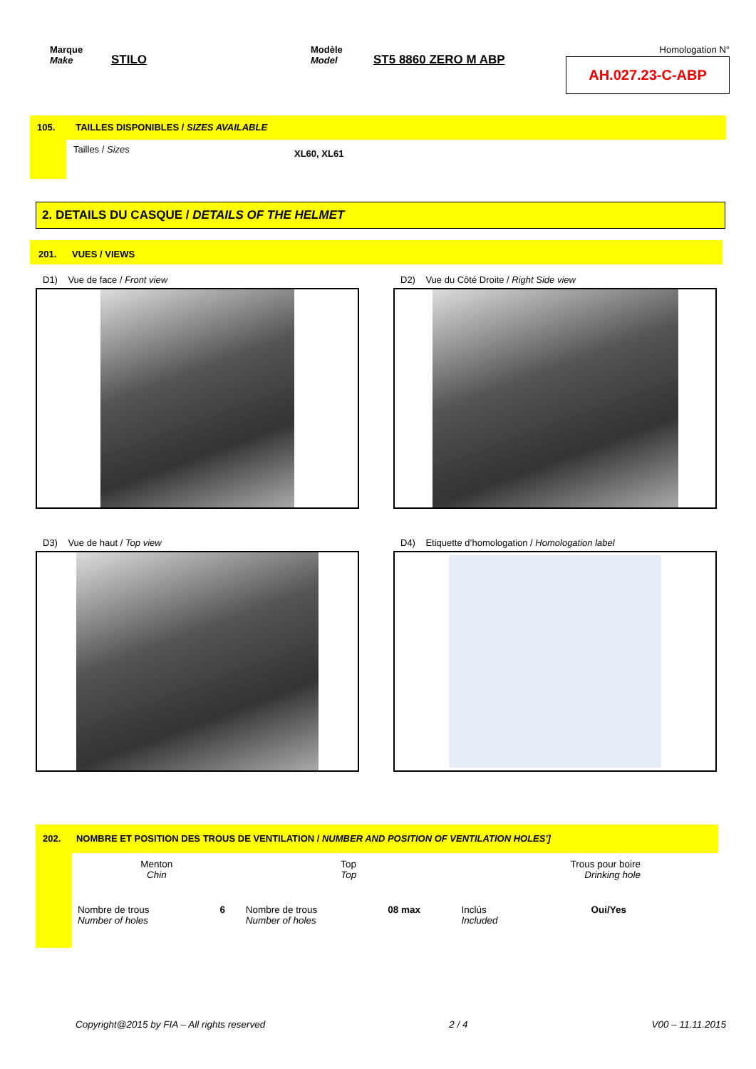Marque
Make
STILO
Modèle
Model
ST5 8860 ZERO M ABP
Homologation N°
AH.027.23-C-ABP
105. TAILLES DISPONIBLES / SIZES AVAILABLE
Tailles / Sizes
XL60, XL61
2. DETAILS DU CASQUE / DETAILS OF THE HELMET
201. VUES / VIEWS
D1) Vue de face / Front view D2) Vue du Côté Droite / Right Side view
D3) Vue de haut / Top view D4) Etiquette d’homologation / Homologation label
202. NOMBRE ET POSITION DES TROUS DE VENTILATION / NUMBER AND POSITION OF VENTILATION HOLES']
| Menton Chin | | Top Top | | Trous pour boire Drinking hole | |
| Nombre de trous Number of holes | 6 | Nombre de trous Number of holes | 08 max | Inclús Included | Oui/Yes |
Copyright@2015 by FIA – All rights reserved 2 / 4 V00 – 11.11.2015